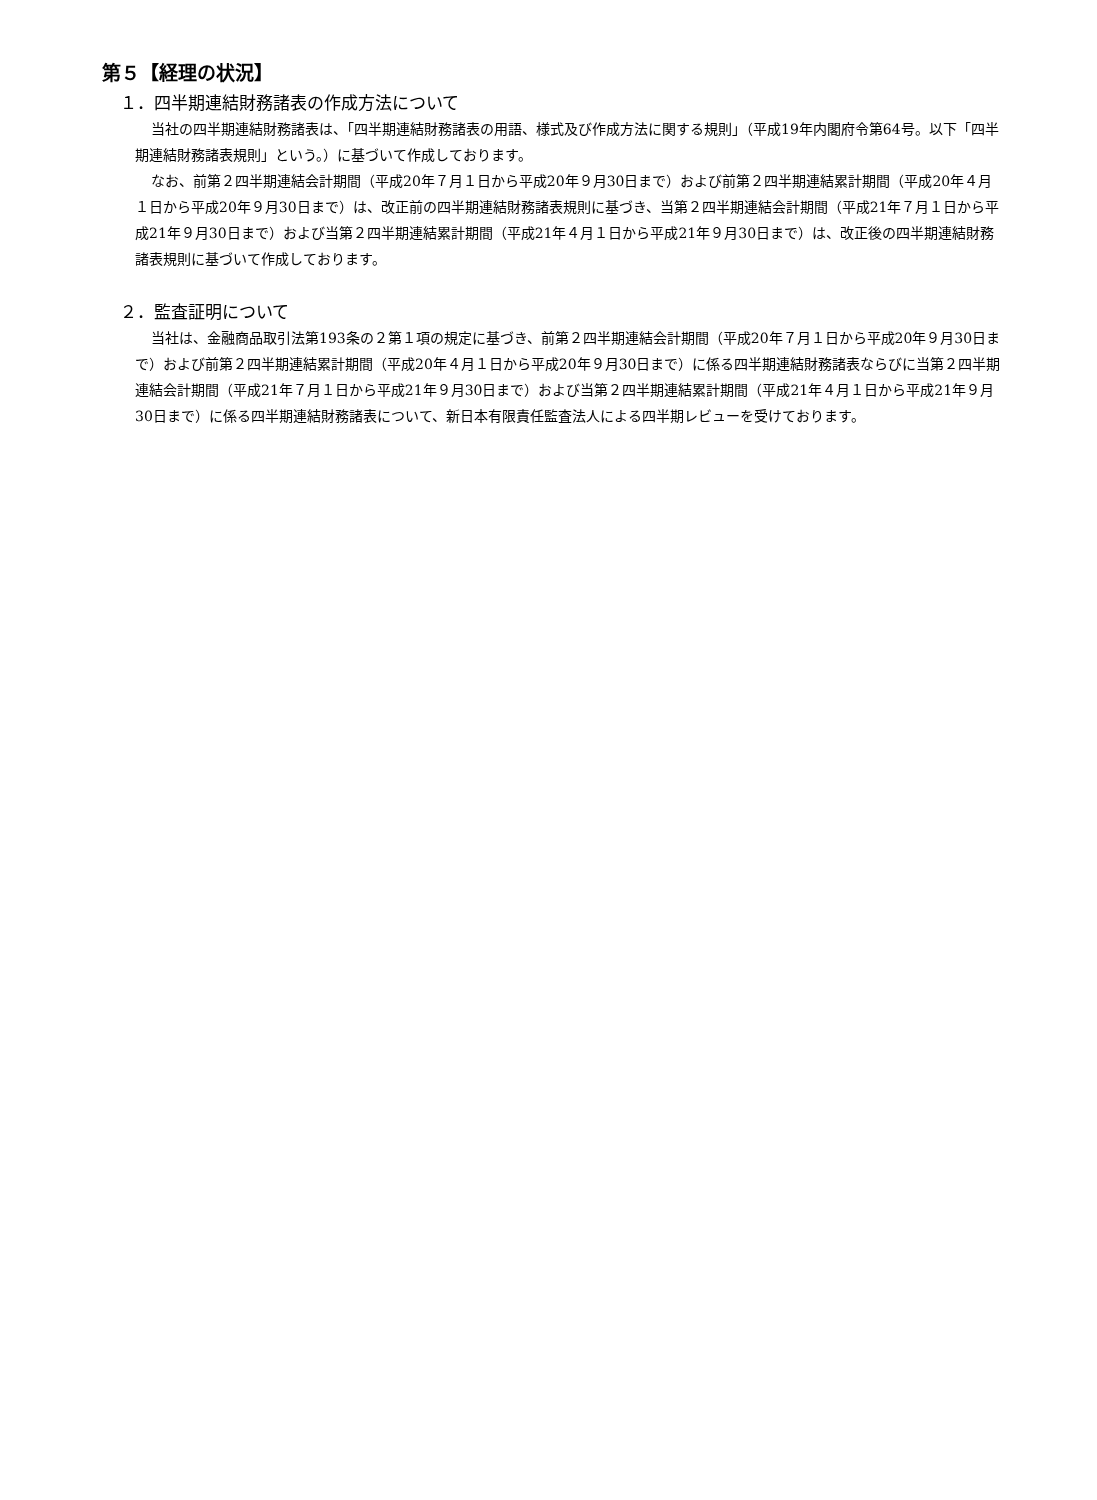第５【経理の状況】
１．四半期連結財務諸表の作成方法について
当社の四半期連結財務諸表は、「四半期連結財務諸表の用語、様式及び作成方法に関する規則」（平成19年内閣府令第64号。以下「四半期連結財務諸表規則」という。）に基づいて作成しております。
なお、前第２四半期連結会計期間（平成20年７月１日から平成20年９月30日まで）および前第２四半期連結累計期間（平成20年４月１日から平成20年９月30日まで）は、改正前の四半期連結財務諸表規則に基づき、当第２四半期連結会計期間（平成21年７月１日から平成21年９月30日まで）および当第２四半期連結累計期間（平成21年４月１日から平成21年９月30日まで）は、改正後の四半期連結財務諸表規則に基づいて作成しております。
２．監査証明について
当社は、金融商品取引法第193条の２第１項の規定に基づき、前第２四半期連結会計期間（平成20年７月１日から平成20年９月30日まで）および前第２四半期連結累計期間（平成20年４月１日から平成20年９月30日まで）に係る四半期連結財務諸表ならびに当第２四半期連結会計期間（平成21年７月１日から平成21年９月30日まで）および当第２四半期連結累計期間（平成21年４月１日から平成21年９月30日まで）に係る四半期連結財務諸表について、新日本有限責任監査法人による四半期レビューを受けております。